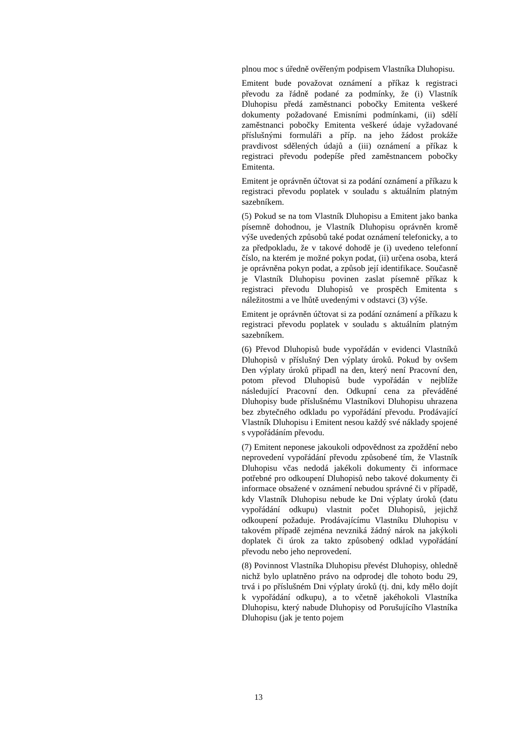plnou moc s úředně ověřeným podpisem Vlastníka Dluhopisu.
Emitent bude považovat oznámení a příkaz k registraci převodu za řádně podané za podmínky, že (i) Vlastník Dluhopisu předá zaměstnanci pobočky Emitenta veškeré dokumenty požadované Emisními podmínkami, (ii) sdělí zaměstnanci pobočky Emitenta veškeré údaje vyžadované příslušnými formuláři a příp. na jeho žádost prokáže pravdivost sdělených údajů a (iii) oznámení a příkaz k registraci převodu podepíše před zaměstnancem pobočky Emitenta.
Emitent je oprávněn účtovat si za podání oznámení a příkazu k registraci převodu poplatek v souladu s aktuálním platným sazebníkem.
(5) Pokud se na tom Vlastník Dluhopisu a Emitent jako banka písemně dohodnou, je Vlastník Dluhopisu oprávněn kromě výše uvedených způsobů také podat oznámení telefonicky, a to za předpokladu, že v takové dohodě je (i) uvedeno telefonní číslo, na kterém je možné pokyn podat, (ii) určena osoba, která je oprávněna pokyn podat, a způsob její identifikace. Současně je Vlastník Dluhopisu povinen zaslat písemně příkaz k registraci převodu Dluhopisů ve prospěch Emitenta s náležitostmi a ve lhůtě uvedenými v odstavci (3) výše.
Emitent je oprávněn účtovat si za podání oznámení a příkazu k registraci převodu poplatek v souladu s aktuálním platným sazebníkem.
(6) Převod Dluhopisů bude vypořádán v evidenci Vlastníků Dluhopisů v příslušný Den výplaty úroků. Pokud by ovšem Den výplaty úroků připadl na den, který není Pracovní den, potom převod Dluhopisů bude vypořádán v nejblíže následující Pracovní den. Odkupní cena za převáděné Dluhopisy bude příslušnému Vlastníkovi Dluhopisu uhrazena bez zbytečného odkladu po vypořádání převodu. Prodávající Vlastník Dluhopisu i Emitent nesou každý své náklady spojené s vypořádáním převodu.
(7) Emitent neponese jakoukoli odpovědnost za zpoždění nebo neprovedení vypořádání převodu způsobené tím, že Vlastník Dluhopisu včas nedodá jakékoli dokumenty či informace potřebné pro odkoupení Dluhopisů nebo takové dokumenty či informace obsažené v oznámení nebudou správné či v případě, kdy Vlastník Dluhopisu nebude ke Dni výplaty úroků (datu vypořádání odkupu) vlastnit počet Dluhopisů, jejichž odkoupení požaduje. Prodávajícímu Vlastníku Dluhopisu v takovém případě zejména nevzniká žádný nárok na jakýkoli doplatek či úrok za takto způsobený odklad vypořádání převodu nebo jeho neprovedení.
(8) Povinnost Vlastníka Dluhopisu převést Dluhopisy, ohledně nichž bylo uplatněno právo na odprodej dle tohoto bodu 29, trvá i po příslušném Dni výplaty úroků (tj. dni, kdy mělo dojít k vypořádání odkupu), a to včetně jakéhokoli Vlastníka Dluhopisu, který nabude Dluhopisy od Porušujícího Vlastníka Dluhopisu (jak je tento pojem
13